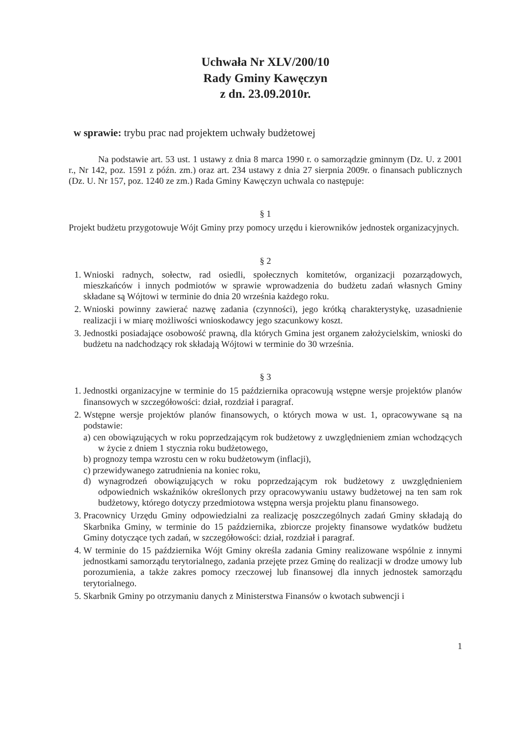Uchwała Nr XLV/200/10
Rady Gminy Kawęczyn
z dn. 23.09.2010r.
w sprawie: trybu prac nad projektem uchwały budżetowej
Na podstawie art. 53 ust. 1 ustawy z dnia 8 marca 1990 r. o samorządzie gminnym (Dz. U. z 2001 r., Nr 142, poz. 1591 z późn. zm.) oraz art. 234 ustawy z dnia 27 sierpnia 2009r. o finansach publicznych (Dz. U. Nr 157, poz. 1240 ze zm.) Rada Gminy Kawęczyn uchwala co następuje:
§ 1
Projekt budżetu przygotowuje Wójt Gminy przy pomocy urzędu i kierowników jednostek organizacyjnych.
§ 2
1. Wnioski radnych, sołectw, rad osiedli, społecznych komitetów, organizacji pozarządowych, mieszkańców i innych podmiotów w sprawie wprowadzenia do budżetu zadań własnych Gminy składane są Wójtowi w terminie do dnia 20 września każdego roku.
2. Wnioski powinny zawierać nazwę zadania (czynności), jego krótką charakterystykę, uzasadnienie realizacji i w miarę możliwości wnioskodawcy jego szacunkowy koszt.
3. Jednostki posiadające osobowość prawną, dla których Gmina jest organem założycielskim, wnioski do budżetu na nadchodzący rok składają Wójtowi w terminie do 30 września.
§ 3
1. Jednostki organizacyjne w terminie do 15 października opracowują wstępne wersje projektów planów finansowych w szczegółowości: dział, rozdział i paragraf.
2. Wstępne wersje projektów planów finansowych, o których mowa w ust. 1, opracowywane są na podstawie:
a) cen obowiązujących w roku poprzedzającym rok budżetowy z uwzględnieniem zmian wchodzących w życie z dniem 1 stycznia roku budżetowego,
b) prognozy tempa wzrostu cen w roku budżetowym (inflacji),
c) przewidywanego zatrudnienia na koniec roku,
d) wynagrodzeń obowiązujących w roku poprzedzającym rok budżetowy z uwzględnieniem odpowiednich wskaźników określonych przy opracowywaniu ustawy budżetowej na ten sam rok budżetowy, którego dotyczy przedmiotowa wstępna wersja projektu planu finansowego.
3. Pracownicy Urzędu Gminy odpowiedzialni za realizację poszczególnych zadań Gminy składają do Skarbnika Gminy, w terminie do 15 października, zbiorcze projekty finansowe wydatków budżetu Gminy dotyczące tych zadań, w szczegółowości: dział, rozdział i paragraf.
4. W terminie do 15 października Wójt Gminy określa zadania Gminy realizowane wspólnie z innymi jednostkami samorządu terytorialnego, zadania przejęte przez Gminę do realizacji w drodze umowy lub porozumienia, a także zakres pomocy rzeczowej lub finansowej dla innych jednostek samorządu terytorialnego.
5. Skarbnik Gminy po otrzymaniu danych z Ministerstwa Finansów o kwotach subwencji i
1